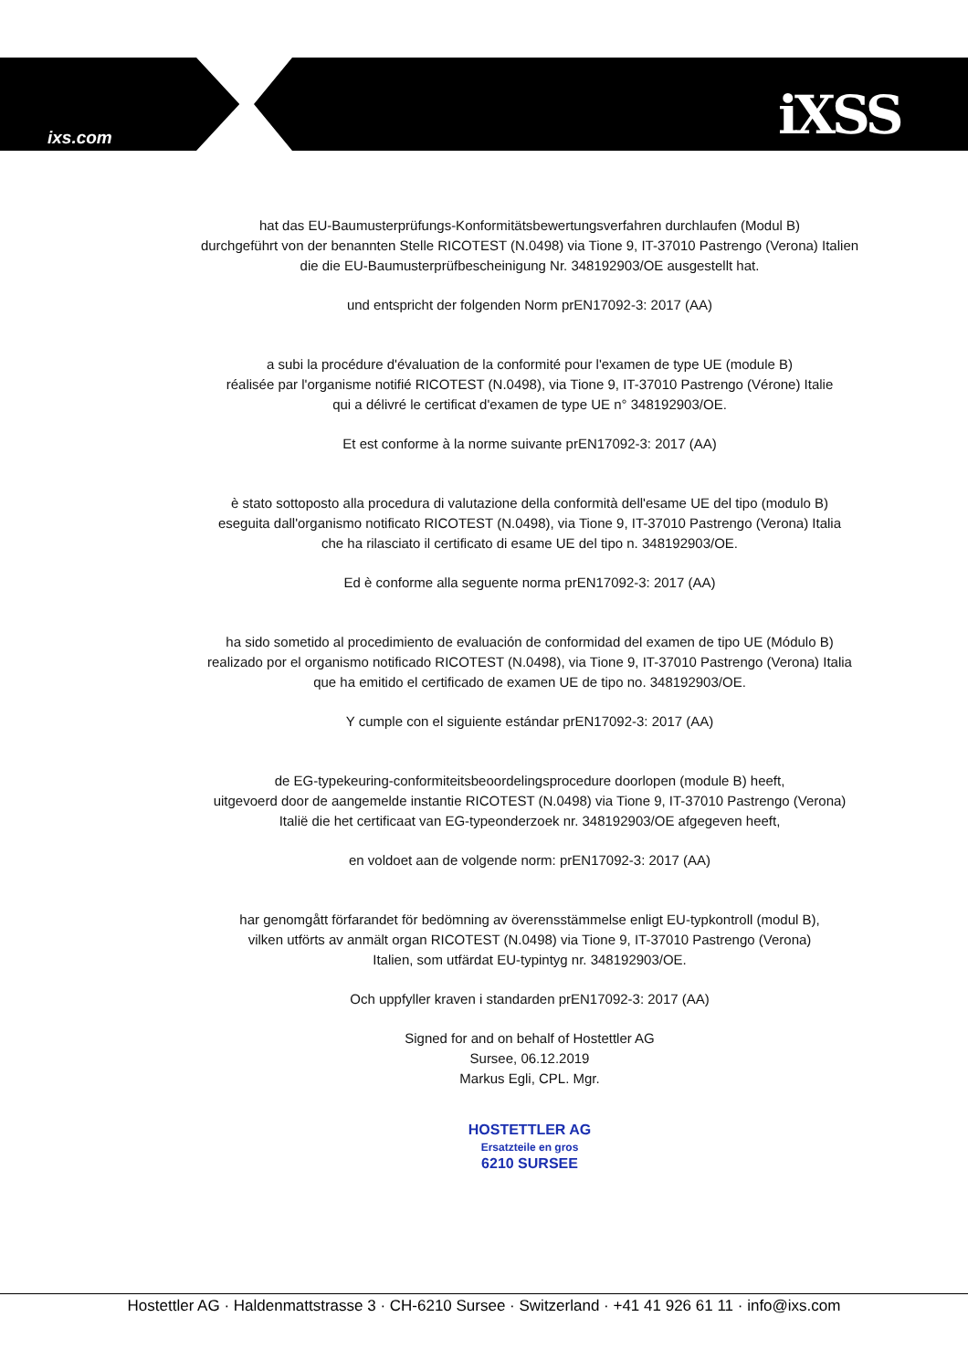ixs.com iXSS
hat das EU-Baumusterprüfungs-Konformitätsbewertungsverfahren durchlaufen (Modul B)
durchgeführt von der benannten Stelle RICOTEST (N.0498) via Tione 9, IT-37010 Pastrengo (Verona) Italien
die die EU-Baumusterprüfbescheinigung Nr. 348192903/OE ausgestellt hat.
und entspricht der folgenden Norm prEN17092-3: 2017 (AA)
a subi la procédure d'évaluation de la conformité pour l'examen de type UE (module B)
réalisée par l'organisme notifié RICOTEST (N.0498), via Tione 9, IT-37010 Pastrengo (Vérone) Italie
qui a délivré le certificat d'examen de type UE n° 348192903/OE.
Et est conforme à la norme suivante prEN17092-3: 2017 (AA)
è stato sottoposto alla procedura di valutazione della conformità dell'esame UE del tipo (modulo B)
eseguita dall'organismo notificato RICOTEST (N.0498), via Tione 9, IT-37010 Pastrengo (Verona) Italia
che ha rilasciato il certificato di esame UE del tipo n. 348192903/OE.
Ed è conforme alla seguente norma prEN17092-3: 2017 (AA)
ha sido sometido al procedimiento de evaluación de conformidad del examen de tipo UE (Módulo B)
realizado por el organismo notificado RICOTEST (N.0498), via Tione 9, IT-37010 Pastrengo (Verona) Italia
que ha emitido el certificado de examen UE de tipo no. 348192903/OE.
Y cumple con el siguiente estándar prEN17092-3: 2017 (AA)
de EG-typekeuring-conformiteitsbeoordelingsprocedure doorlopen (module B) heeft,
uitgevoerd door de aangemelde instantie RICOTEST (N.0498) via Tione 9, IT-37010 Pastrengo (Verona)
Italië die het certificaat van EG-typeonderzoek nr. 348192903/OE afgegeven heeft,
en voldoet aan de volgende norm: prEN17092-3: 2017 (AA)
har genomgått förfarandet för bedömning av överensstämmelse enligt EU-typkontroll (modul B),
vilken utförts av anmält organ RICOTEST (N.0498) via Tione 9, IT-37010 Pastrengo (Verona)
Italien, som utfärdat EU-typintyg nr. 348192903/OE.
Och uppfyller kraven i standarden prEN17092-3: 2017 (AA)
Signed for and on behalf of Hostettler AG
Sursee, 06.12.2019
Markus Egli, CPL. Mgr.
HOSTETTLER AG
Ersatzteile en gros
6210 SURSEE
Hostettler AG · Haldenmattstrasse 3 · CH-6210 Sursee · Switzerland · +41 41 926 61 11 · info@ixs.com